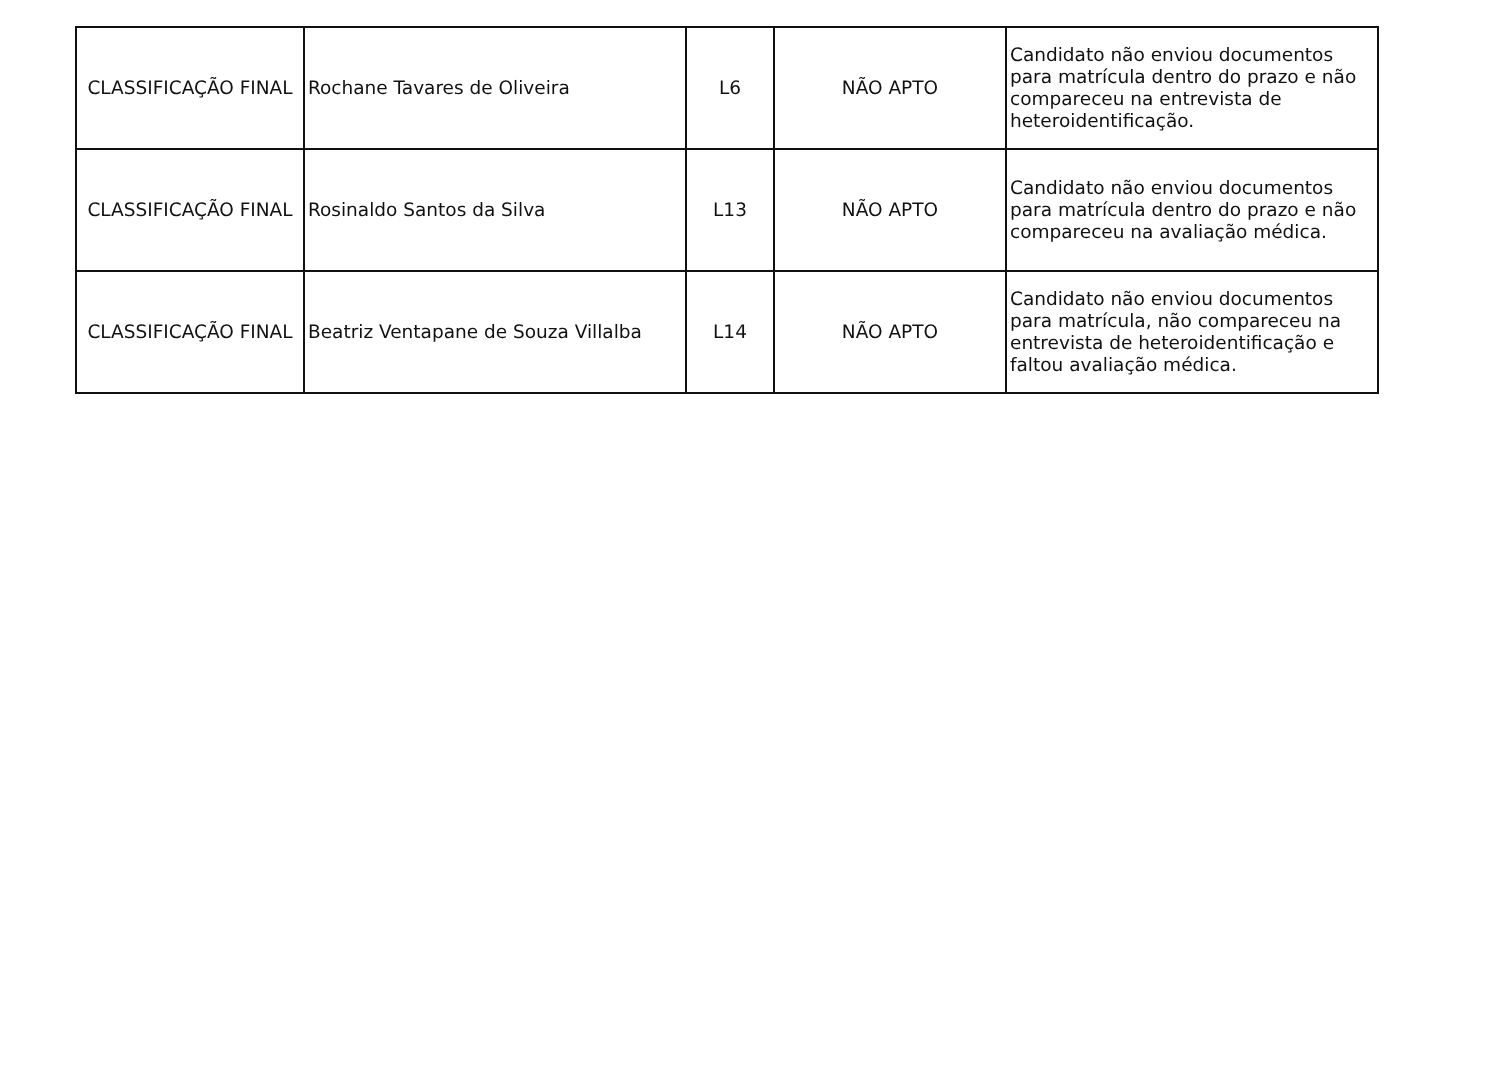| CLASSIFICAÇÃO FINAL | Rochane Tavares de Oliveira | L6 | NÃO APTO | Candidato não enviou documentos para matrícula dentro do prazo e não compareceu na entrevista de heteroidentificação. |
| CLASSIFICAÇÃO FINAL | Rosinaldo Santos da Silva | L13 | NÃO APTO | Candidato não enviou documentos para matrícula dentro do prazo e não compareceu na avaliação médica. |
| CLASSIFICAÇÃO FINAL | Beatriz Ventapane de Souza Villalba | L14 | NÃO APTO | Candidato não enviou documentos para matrícula, não compareceu na entrevista de heteroidentificação e faltou avaliação médica. |